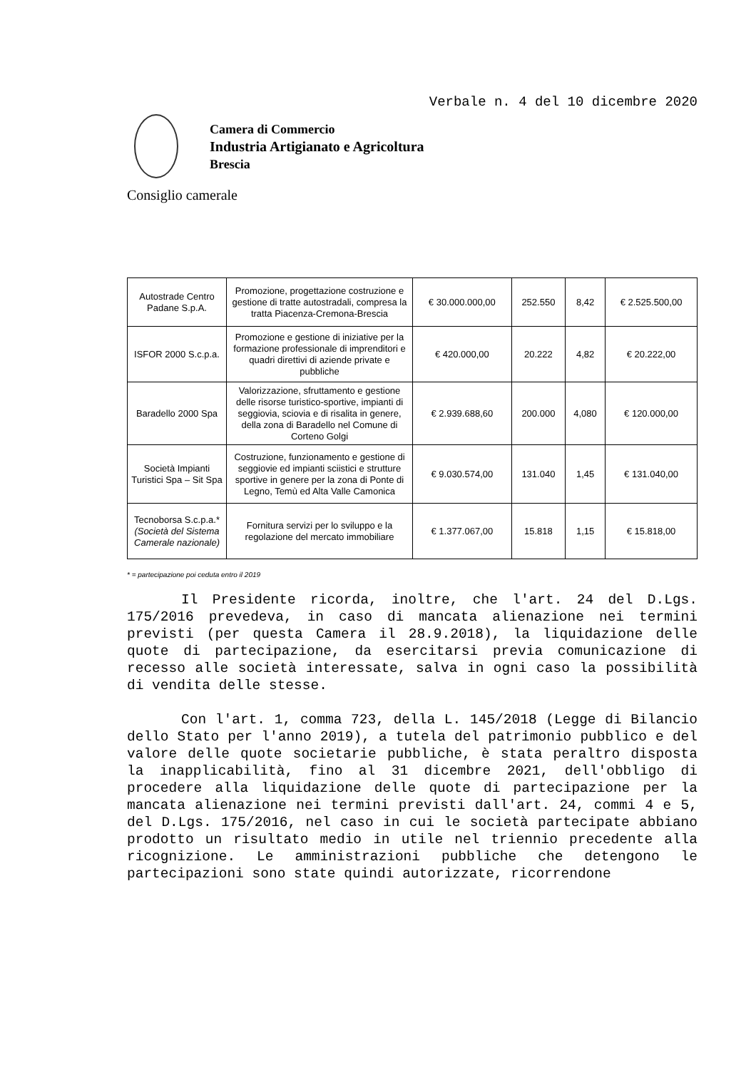Verbale n. 4 del 10 dicembre 2020
Camera di Commercio
Industria Artigianato e Agricoltura
Brescia
Consiglio camerale
| Autostrade Centro Padane S.p.A. | Promozione, progettazione costruzione e gestione di tratte autostradali, compresa la tratta Piacenza-Cremona-Brescia | € 30.000.000,00 | 252.550 | 8,42 | € 2.525.500,00 |
| ISFOR 2000 S.c.p.a. | Promozione e gestione di iniziative per la formazione professionale di imprenditori e quadri direttivi di aziende private e pubbliche | € 420.000,00 | 20.222 | 4,82 | € 20.222,00 |
| Baradello 2000 Spa | Valorizzazione, sfruttamento e gestione delle risorse turistico-sportive, impianti di seggiovia, sciovia e di risalita in genere, della zona di Baradello nel Comune di Corteno Golgi | € 2.939.688,60 | 200.000 | 4,080 | € 120.000,00 |
| Società Impianti Turistici Spa – Sit Spa | Costruzione, funzionamento e gestione di seggiovie ed impianti sciistici e strutture sportive in genere per la zona di Ponte di Legno, Temù ed Alta Valle Camonica | € 9.030.574,00 | 131.040 | 1,45 | € 131.040,00 |
| Tecnoborsa S.c.p.a.* (Società del Sistema Camerale nazionale) | Fornitura servizi per lo sviluppo e la regolazione del mercato immobiliare | € 1.377.067,00 | 15.818 | 1,15 | € 15.818,00 |
* = partecipazione poi ceduta entro il 2019
Il Presidente ricorda, inoltre, che l'art. 24 del D.Lgs. 175/2016 prevedeva, in caso di mancata alienazione nei termini previsti (per questa Camera il 28.9.2018), la liquidazione delle quote di partecipazione, da esercitarsi previa comunicazione di recesso alle società interessate, salva in ogni caso la possibilità di vendita delle stesse.
Con l'art. 1, comma 723, della L. 145/2018 (Legge di Bilancio dello Stato per l'anno 2019), a tutela del patrimonio pubblico e del valore delle quote societarie pubbliche, è stata peraltro disposta la inapplicabilità, fino al 31 dicembre 2021, dell'obbligo di procedere alla liquidazione delle quote di partecipazione per la mancata alienazione nei termini previsti dall'art. 24, commi 4 e 5, del D.Lgs. 175/2016, nel caso in cui le società partecipate abbiano prodotto un risultato medio in utile nel triennio precedente alla ricognizione. Le amministrazioni pubbliche che detengono le partecipazioni sono state quindi autorizzate, ricorrendone